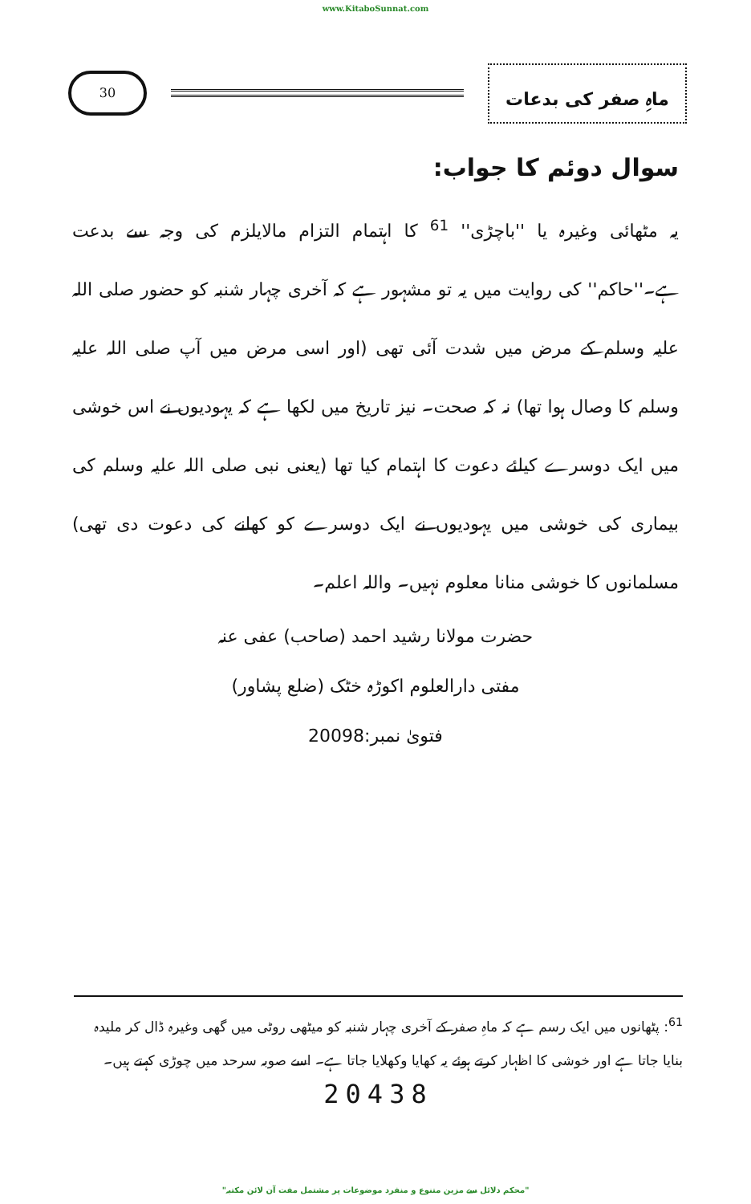www.KitaboSunnat.com
30
ماہِ صفر کی بدعات
سوال دوئم کا جواب:
یہ مٹھائی وغیرہ یا ''باچڑی'' <sup>61</sup> کا اہتمام التزام مالایلزم کی وجہ سے بدعت ہے۔''حاکم'' کی روایت میں یہ تو مشہور ہے کہ آخری چہار شنبہ کو حضور صلی اللہ علیہ وسلم کے مرض میں شدت آئی تھی (اور اسی مرض میں آپ صلی اللہ علیہ وسلم کا وصال ہوا تھا) نہ کہ صحت۔ نیز تاریخ میں لکھا ہے کہ یہودیوں نے اس خوشی میں ایک دوسرے کیلئے دعوت کا اہتمام کیا تھا (یعنی نبی صلی اللہ علیہ وسلم کی بیماری کی خوشی میں یہودیوں نے ایک دوسرے کو کھانے کی دعوت دی تھی) مسلمانوں کا خوشی منانا معلوم نہیں۔ واللہ اعلم۔
حضرت مولانا رشید احمد (صاحب) عفی عنہ
مفتی دارالعلوم اکوڑہ خٹک (ضلع پشاور)
فتویٰ نمبر:20098
<sup>61</sup>: پٹھانوں میں ایک رسم ہے کہ ماہِ صفر کے آخری چہار شنبہ کو میٹھی روٹی میں گھی وغیرہ ڈال کر ملیدہ بنایا جاتا ہے اور خوشی کا اظہار کرتے ہوئے یہ کھایا وکھلایا جاتا ہے۔ اسے صوبہ سرحد میں چوڑی کہتے ہیں۔
20438
"محکم دلائل سے مزین متنوع و منفرد موضوعات پر مشتمل مفت آن لائن مکتبہ"